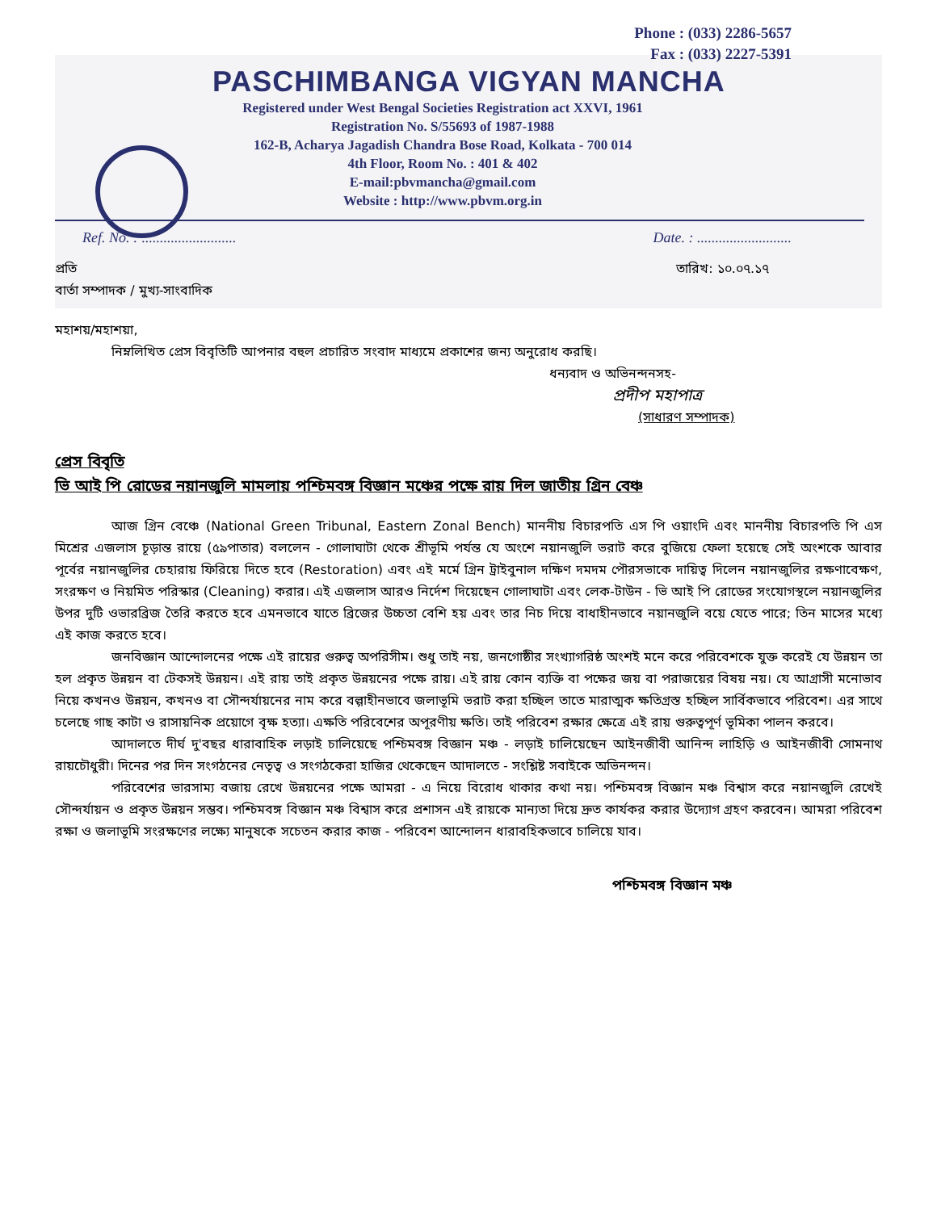Phone : (033) 2286-5657
Fax : (033) 2227-5391
PASCHIMBANGA VIGYAN MANCHA
Registered under West Bengal Societies Registration act XXVI, 1961
Registration No. S/55693 of 1987-1988
162-B, Acharya Jagadish Chandra Bose Road, Kolkata - 700 014
4th Floor, Room No. : 401 & 402
E-mail:pbvmancha@gmail.com
Website : http://www.pbvm.org.in
Ref. No. : .......................... Date. : ..........................
প্রতি তারিখ: ১০.০৭.১৭
বার্তা সম্পাদক / মুখ্য-সাংবাদিক
মহাশয়/মহাশয়া,
নিম্নলিখিত প্রেস বিবৃতিটি আপনার বহুল প্রচারিত সংবাদ মাধ্যমে প্রকাশের জন্য অনুরোধ করছি।
ধন্যবাদ ও অভিনন্দনসহ-
প্রদীপ মহাপাত্র
(সাধারণ সম্পাদক)
প্রেস বিবৃতি
ভি আই পি রোডের নয়ানজুলি মামলায় পশ্চিমবঙ্গ বিজ্ঞান মঞ্চের পক্ষে রায় দিল জাতীয় গ্রিন বেঞ্চ
আজ গ্রিন বেঞ্চে (National Green Tribunal, Eastern Zonal Bench) মাননীয় বিচারপতি এস পি ওয়াংদি এবং মাননীয় বিচারপতি পি এস মিশ্রের এজলাস চূড়ান্ত রায়ে (৫৯পাতার) বললেন - গোলাঘাটা থেকে শ্রীভূমি পর্যন্ত যে অংশে নয়ানজুলি ভরাট করে বুজিয়ে ফেলা হয়েছে সেই অংশকে আবার পূর্বের নয়ানজুলির চেহারায় ফিরিয়ে দিতে হবে (Restoration) এবং এই মর্মে গ্রিন ট্রাইবুনাল দক্ষিণ দমদম পৌরসভাকে দায়িত্ব দিলেন নয়ানজুলির রক্ষণাবেক্ষণ, সংরক্ষণ ও নিয়মিত পরিস্কার (Cleaning) করার। এই এজলাস আরও নির্দেশ দিয়েছেন গোলাঘাটা এবং লেক-টাউন - ভি আই পি রোডের সংযোগস্থলে নয়ানজুলির উপর দুটি ওভারব্রিজ তৈরি করতে হবে এমনভাবে যাতে ব্রিজের উচ্চতা বেশি হয় এবং তার নিচ দিয়ে বাধাহীনভাবে নয়ানজুলি বয়ে যেতে পারে; তিন মাসের মধ্যে এই কাজ করতে হবে।
জনবিজ্ঞান আন্দোলনের পক্ষে এই রায়ের গুরুত্ব অপরিসীম। শুধু তাই নয়, জনগোষ্ঠীর সংখ্যাগরিষ্ঠ অংশই মনে করে পরিবেশকে যুক্ত করেই যে উন্নয়ন তা হল প্রকৃত উন্নয়ন বা টেকসই উন্নয়ন। এই রায় তাই প্রকৃত উন্নয়নের পক্ষে রায়। এই রায় কোন ব্যক্তি বা পক্ষের জয় বা পরাজয়ের বিষয় নয়। যে আগ্রাসী মনোভাব নিয়ে কখনও উন্নয়ন, কখনও বা সৌন্দর্যায়নের নাম করে বল্গাহীনভাবে জলাভূমি ভরাট করা হচ্ছিল তাতে মারাত্মক ক্ষতিগ্রস্ত হচ্ছিল সার্বিকভাবে পরিবেশ। এর সাথে চলেছে গাছ কাটা ও রাসায়নিক প্রয়োগে বৃক্ষ হত্যা। এক্ষতি পরিবেশের অপূরণীয় ক্ষতি। তাই পরিবেশ রক্ষার ক্ষেত্রে এই রায় গুরুত্বপূর্ণ ভূমিকা পালন করবে।
আদালতে দীর্ঘ দু'বছর ধারাবাহিক লড়াই চালিয়েছে পশ্চিমবঙ্গ বিজ্ঞান মঞ্চ - লড়াই চালিয়েছেন আইনজীবী আনিন্দ লাহিড়ি ও আইনজীবী সোমনাথ রায়চৌধুরী। দিনের পর দিন সংগঠনের নেতৃত্ব ও সংগঠকেরা হাজির থেকেছেন আদালতে - সংশ্লিষ্ট সবাইকে অভিনন্দন।
পরিবেশের ভারসাম্য বজায় রেখে উন্নয়নের পক্ষে আমরা - এ নিয়ে বিরোধ থাকার কথা নয়। পশ্চিমবঙ্গ বিজ্ঞান মঞ্চ বিশ্বাস করে নয়ানজুলি রেখেই সৌন্দর্যায়ন ও প্রকৃত উন্নয়ন সম্ভব। পশ্চিমবঙ্গ বিজ্ঞান মঞ্চ বিশ্বাস করে প্রশাসন এই রায়কে মান্যতা দিয়ে দ্রুত কার্যকর করার উদ্যোগ গ্রহণ করবেন। আমরা পরিবেশ রক্ষা ও জলাভূমি সংরক্ষণের লক্ষ্যে মানুষকে সচেতন করার কাজ - পরিবেশ আন্দোলন ধারাবহিকভাবে চালিয়ে যাব।
পশ্চিমবঙ্গ বিজ্ঞান মঞ্চ